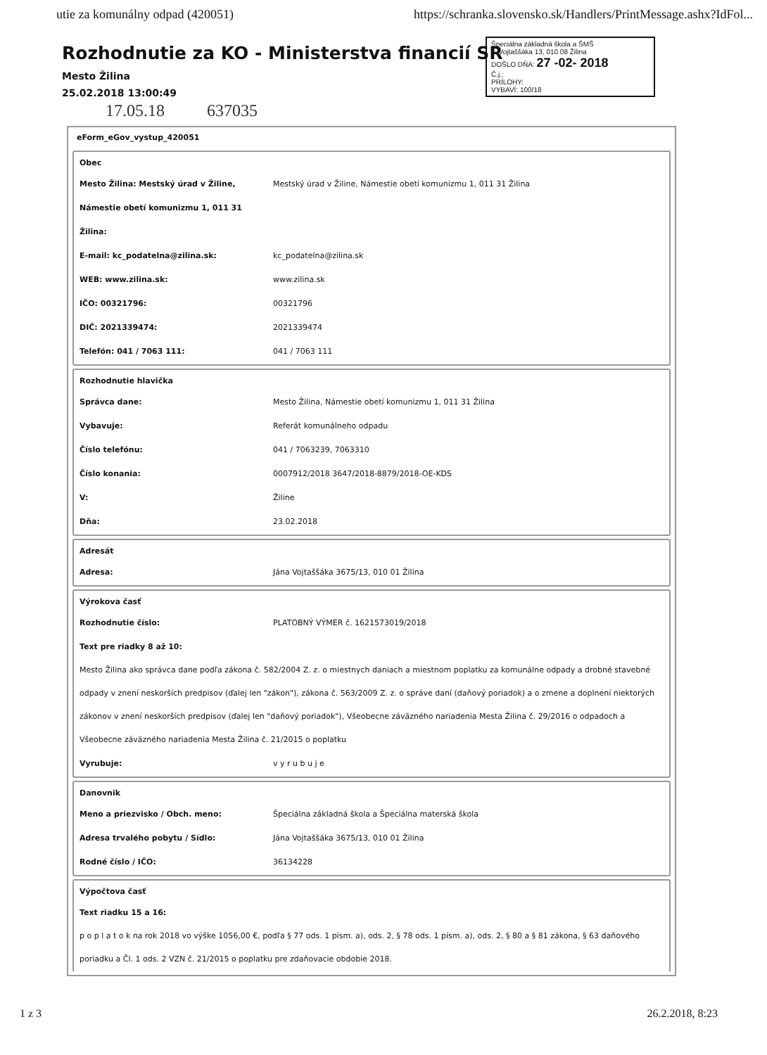utie za komunálny odpad (420051) https://schranka.slovensko.sk/Handlers/PrintMessage.ashx?IdFol...
Špeciálna základná škola a ŠMŠ
J. Vojtaššáka 13, 010 08 Žilina
DOŠLO DŇA: 27 -02- 2018
Č.j.:
PRÍLOHY:
VYBAVÍ: 100/18
Rozhodnutie za KO - Ministerstva financií SR
Mesto Žilina
25.02.2018 13:00:49
17.05.18 637035
eForm_eGov_vystup_420051
| Obec | |
| Mesto Žilina: Mestský úrad v Žiline, | Mestský úrad v Žiline, Námestie obetí komunizmu 1, 011 31 Žilina |
| Námestie obetí komunizmu 1, 011 31 | |
| Žilina: | |
| E-mail: kc_podatelna@zilina.sk: | kc_podatelna@zilina.sk |
| WEB: www.zilina.sk: | www.zilina.sk |
| IČO: 00321796: | 00321796 |
| DIČ: 2021339474: | 2021339474 |
| Telefón: 041 / 7063 111: | 041 / 7063 111 |
| Rozhodnutie hlavička | |
| Správca dane: | Mesto Žilina, Námestie obetí komunizmu 1, 011 31 Žilina |
| Vybavuje: | Referát komunálneho odpadu |
| Číslo telefónu: | 041 / 7063239, 7063310 |
| Číslo konania: | 0007912/2018 3647/2018-8879/2018-OE-KDS |
| V: | Žiline |
| Dňa: | 23.02.2018 |
| Adresát | |
| Adresa: | Jána Vojtaššáka 3675/13, 010 01 Žilina |
| Výrokova časť | |
| Rozhodnutie číslo: | PLATOBNÝ VÝMER č. 1621573019/2018 |
| Text pre riadky 8 až 10: | |
Mesto Žilina ako správca dane podľa zákona č. 582/2004 Z. z. o miestnych daniach a miestnom poplatku za komunálne odpady a drobné stavebné odpady v znení neskorších predpisov (ďalej len "zákon"), zákona č. 563/2009 Z. z. o správe daní (daňový poriadok) a o zmene a doplnení niektorých zákonov v znení neskorších predpisov (ďalej len "daňový poriadok"), Všeobecne záväzného nariadenia Mesta Žilina č. 29/2016 o odpadoch a Všeobecne záväzného nariadenia Mesta Žilina č. 21/2015 o poplatku
| Vyrubuje: | v y r u b u j e |
| Danovnik | |
| Meno a priezvisko / Obch. meno: | Špeciálna základná škola a Špeciálna materská škola |
| Adresa trvalého pobytu / Sídlo: | Jána Vojtaššáka 3675/13, 010 01 Žilina |
| Rodné číslo / IČO: | 36134228 |
| Výpočtova časť | |
| Text riadku 15 a 16: | |
p o p l a t o k na rok 2018 vo výške 1056,00 €, podľa § 77 ods. 1 písm. a), ods. 2, § 78 ods. 1 písm. a), ods. 2, § 80 a § 81 zákona, § 63 daňového poriadku a Čl. 1 ods. 2 VZN č. 21/2015 o poplatku pre zdaňovacie obdobie 2018.
1 z 3 26.2.2018, 8:23